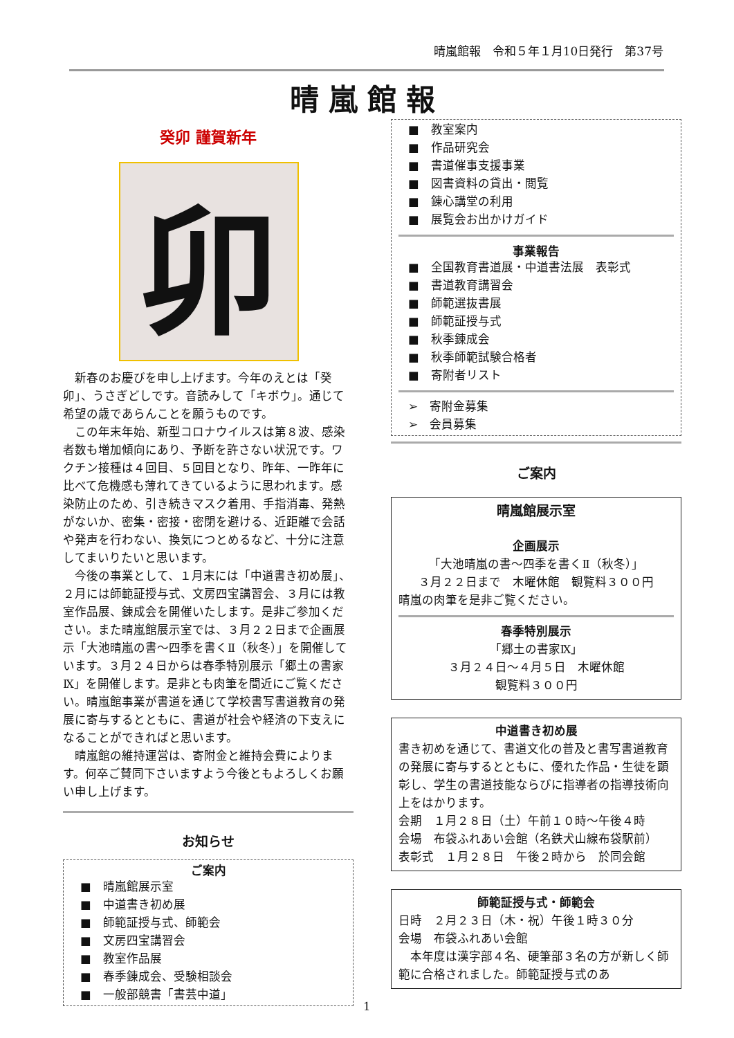晴嵐館報　令和５年１月10日発行　第37号
晴嵐館報
癸卯 謹賀新年
卯
新春のお慶びを申し上げます。今年のえとは「癸卯」、うさぎどしです。音読みして「キボウ」。通じて希望の歳であらんことを願うものです。
この年末年始、新型コロナウイルスは第８波、感染者数も増加傾向にあり、予断を許さない状況です。ワクチン接種は４回目、５回目となり、昨年、一昨年に比べて危機感も薄れてきているように思われます。感染防止のため、引き続きマスク着用、手指消毒、発熱がないか、密集・密接・密閉を避ける、近距離で会話や発声を行わない、換気につとめるなど、十分に注意してまいりたいと思います。
今後の事業として、１月末には「中道書き初め展」、２月には師範証授与式、文房四宝講習会、３月には教室作品展、錬成会を開催いたします。是非ご参加ください。また晴嵐館展示室では、３月２２日まで企画展示「大池晴嵐の書～四季を書くⅡ（秋冬）」を開催しています。３月２４日からは春季特別展示「郷土の書家Ⅸ」を開催します。是非とも肉筆を間近にご覧ください。晴嵐館事業が書道を通じて学校書写書道教育の発展に寄与するとともに、書道が社会や経済の下支えになることができればと思います。
晴嵐館の維持運営は、寄附金と維持会費によります。何卒ご賛同下さいますよう今後ともよろしくお願い申し上げます。
お知らせ
ご案内
■　晴嵐館展示室
■　中道書き初め展
■　師範証授与式、師範会
■　文房四宝講習会
■　教室作品展
■　春季錬成会、受験相談会
■　一般部競書「書芸中道」
■　教室案内
■　作品研究会
■　書道催事支援事業
■　図書資料の貸出・閲覧
■　錬心講堂の利用
■　展覧会お出かけガイド
事業報告
■　全国教育書道展・中道書法展　表彰式
■　書道教育講習会
■　師範選抜書展
■　師範証授与式
■　秋季錬成会
■　秋季師範試験合格者
■　寄附者リスト
➢　寄附金募集
➢　会員募集
ご案内
晴嵐館展示室
企画展示
「大池晴嵐の書～四季を書くⅡ（秋冬）」
３月２２日まで　木曜休館　観覧料３００円
晴嵐の肉筆を是非ご覧ください。
春季特別展示
「郷土の書家Ⅸ」
３月２４日～４月５日　木曜休館
観覧料３００円
中道書き初め展
書き初めを通じて、書道文化の普及と書写書道教育の発展に寄与するとともに、優れた作品・生徒を顕彰し、学生の書道技能ならびに指導者の指導技術向上をはかります。
会期　１月２８日（土）午前１０時～午後４時
会場　布袋ふれあい会館（名鉄犬山線布袋駅前）
表彰式　１月２８日　午後２時から　於同会館
師範証授与式・師範会
日時　２月２３日（木・祝）午後１時３０分
会場　布袋ふれあい会館
　本年度は漢字部４名、硬筆部３名の方が新しく師範に合格されました。師範証授与式のあ
1